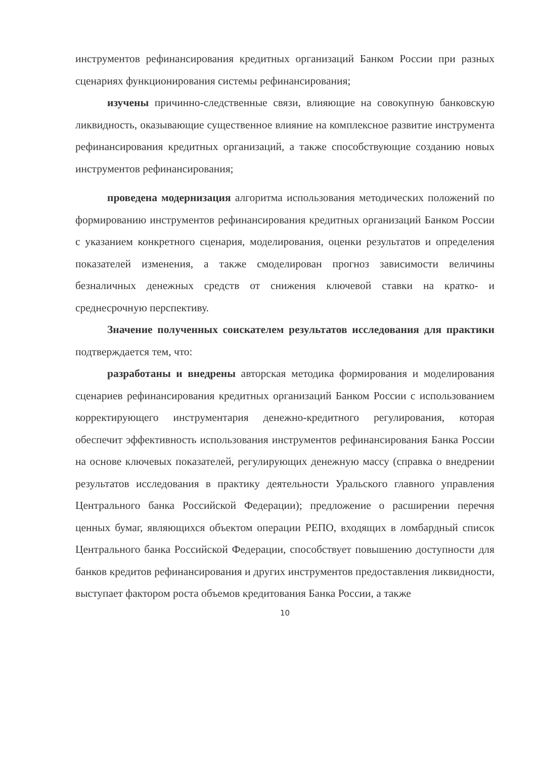инструментов рефинансирования кредитных организаций Банком России при разных сценариях функционирования системы рефинансирования;
изучены причинно-следственные связи, влияющие на совокупную банковскую ликвидность, оказывающие существенное влияние на комплексное развитие инструмента рефинансирования кредитных организаций, а также способствующие созданию новых инструментов рефинансирования;
проведена модернизация алгоритма использования методических положений по формированию инструментов рефинансирования кредитных организаций Банком России с указанием конкретного сценария, моделирования, оценки результатов и определения показателей изменения, а также смоделирован прогноз зависимости величины безналичных денежных средств от снижения ключевой ставки на кратко- и среднесрочную перспективу.
Значение полученных соискателем результатов исследования для практики подтверждается тем, что:
разработаны и внедрены авторская методика формирования и моделирования сценариев рефинансирования кредитных организаций Банком России с использованием корректирующего инструментария денежно-кредитного регулирования, которая обеспечит эффективность использования инструментов рефинансирования Банка России на основе ключевых показателей, регулирующих денежную массу (справка о внедрении результатов исследования в практику деятельности Уральского главного управления Центрального банка Российской Федерации); предложение о расширении перечня ценных бумаг, являющихся объектом операции РЕПО, входящих в ломбардный список Центрального банка Российской Федерации, способствует повышению доступности для банков кредитов рефинансирования и других инструментов предоставления ликвидности, выступает фактором роста объемов кредитования Банка России, а также
10